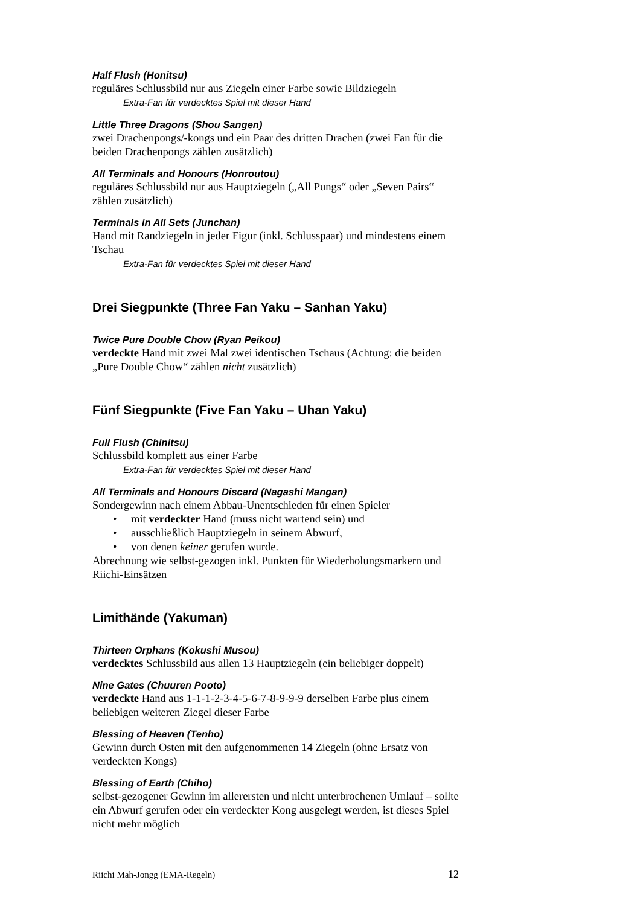Half Flush (Honitsu)
reguläres Schlussbild nur aus Ziegeln einer Farbe sowie Bildziegeln
Extra-Fan für verdecktes Spiel mit dieser Hand
Little Three Dragons (Shou Sangen)
zwei Drachenpongs/-kongs und ein Paar des dritten Drachen (zwei Fan für die beiden Drachenpongs zählen zusätzlich)
All Terminals and Honours (Honroutou)
reguläres Schlussbild nur aus Hauptziegeln („All Pungs“ oder „Seven Pairs“ zählen zusätzlich)
Terminals in All Sets (Junchan)
Hand mit Randziegeln in jeder Figur (inkl. Schlusspaar) und mindestens einem Tschau
Extra-Fan für verdecktes Spiel mit dieser Hand
Drei Siegpunkte (Three Fan Yaku – Sanhan Yaku)
Twice Pure Double Chow (Ryan Peikou)
verdeckte Hand mit zwei Mal zwei identischen Tschaus (Achtung: die beiden „Pure Double Chow“ zählen nicht zusätzlich)
Fünf Siegpunkte (Five Fan Yaku – Uhan Yaku)
Full Flush (Chinitsu)
Schlussbild komplett aus einer Farbe
Extra-Fan für verdecktes Spiel mit dieser Hand
All Terminals and Honours Discard (Nagashi Mangan)
Sondergewinn nach einem Abbau-Unentschieden für einen Spieler
• mit verdeckter Hand (muss nicht wartend sein) und
• ausschließlich Hauptziegeln in seinem Abwurf,
• von denen keiner gerufen wurde.
Abrechnung wie selbst-gezogen inkl. Punkten für Wiederholungsmarkern und Riichi-Einsätzen
Limithände (Yakuman)
Thirteen Orphans (Kokushi Musou)
verdecktes Schlussbild aus allen 13 Hauptziegeln (ein beliebiger doppelt)
Nine Gates (Chuuren Pooto)
verdeckte Hand aus 1-1-1-2-3-4-5-6-7-8-9-9-9 derselben Farbe plus einem beliebigen weiteren Ziegel dieser Farbe
Blessing of Heaven (Tenho)
Gewinn durch Osten mit den aufgenommenen 14 Ziegeln (ohne Ersatz von verdeckten Kongs)
Blessing of Earth (Chiho)
selbst-gezogener Gewinn im allerersten und nicht unterbrochenen Umlauf – sollte ein Abwurf gerufen oder ein verdeckter Kong ausgelegt werden, ist dieses Spiel nicht mehr möglich
Riichi Mah-Jongg (EMA-Regeln) 12